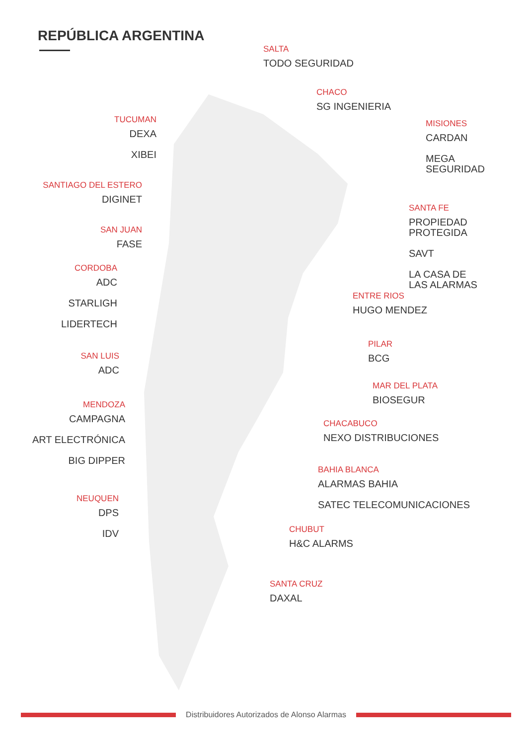REPÚBLICA ARGENTINA
SALTA
TODO SEGURIDAD
CHACO
SG INGENIERIA
TUCUMAN
DEXA
XIBEI
MISIONES
CARDAN
MEGA
SEGURIDAD
SANTIAGO DEL ESTERO
DIGINET
SANTA FE
PROPIEDAD
PROTEGIDA
SAVT
LA CASA DE
LAS ALARMAS
SAN JUAN
FASE
CORDOBA
ADC
STARLIGH
LIDERTECH
ENTRE RIOS
HUGO MENDEZ
PILAR
BCG
SAN LUIS
ADC
MAR DEL PLATA
BIOSEGUR
MENDOZA
CAMPAGNA
ART ELECTRÓNICA
BIG DIPPER
CHACABUCO
NEXO DISTRIBUCIONES
BAHIA BLANCA
ALARMAS BAHIA
SATEC TELECOMUNICACIONES
NEUQUEN
DPS
IDV
CHUBUT
H&C ALARMS
SANTA CRUZ
DAXAL
Distribuidores Autorizados de Alonso Alarmas